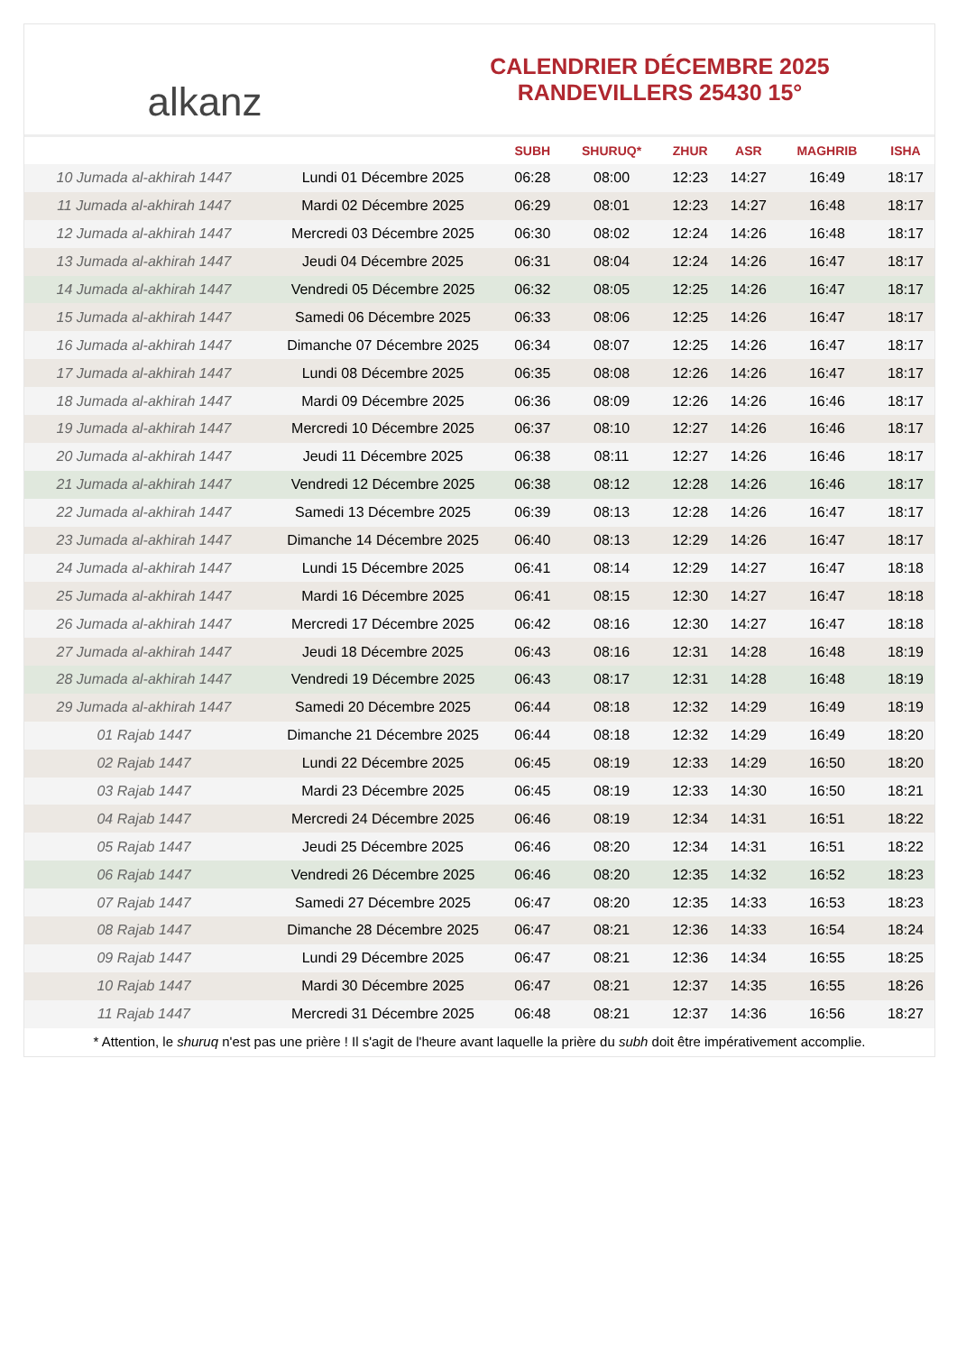alkanz
CALENDRIER DÉCEMBRE 2025
RANDEVILLERS 25430 15°
| | | SUBH | SHURUQ* | ZHUR | ASR | MAGHRIB | ISHA |
| --- | --- | --- | --- | --- | --- | --- | --- |
| 10 Jumada al-akhirah 1447 | Lundi 01 Décembre 2025 | 06:28 | 08:00 | 12:23 | 14:27 | 16:49 | 18:17 |
| 11 Jumada al-akhirah 1447 | Mardi 02 Décembre 2025 | 06:29 | 08:01 | 12:23 | 14:27 | 16:48 | 18:17 |
| 12 Jumada al-akhirah 1447 | Mercredi 03 Décembre 2025 | 06:30 | 08:02 | 12:24 | 14:26 | 16:48 | 18:17 |
| 13 Jumada al-akhirah 1447 | Jeudi 04 Décembre 2025 | 06:31 | 08:04 | 12:24 | 14:26 | 16:47 | 18:17 |
| 14 Jumada al-akhirah 1447 | Vendredi 05 Décembre 2025 | 06:32 | 08:05 | 12:25 | 14:26 | 16:47 | 18:17 |
| 15 Jumada al-akhirah 1447 | Samedi 06 Décembre 2025 | 06:33 | 08:06 | 12:25 | 14:26 | 16:47 | 18:17 |
| 16 Jumada al-akhirah 1447 | Dimanche 07 Décembre 2025 | 06:34 | 08:07 | 12:25 | 14:26 | 16:47 | 18:17 |
| 17 Jumada al-akhirah 1447 | Lundi 08 Décembre 2025 | 06:35 | 08:08 | 12:26 | 14:26 | 16:47 | 18:17 |
| 18 Jumada al-akhirah 1447 | Mardi 09 Décembre 2025 | 06:36 | 08:09 | 12:26 | 14:26 | 16:46 | 18:17 |
| 19 Jumada al-akhirah 1447 | Mercredi 10 Décembre 2025 | 06:37 | 08:10 | 12:27 | 14:26 | 16:46 | 18:17 |
| 20 Jumada al-akhirah 1447 | Jeudi 11 Décembre 2025 | 06:38 | 08:11 | 12:27 | 14:26 | 16:46 | 18:17 |
| 21 Jumada al-akhirah 1447 | Vendredi 12 Décembre 2025 | 06:38 | 08:12 | 12:28 | 14:26 | 16:46 | 18:17 |
| 22 Jumada al-akhirah 1447 | Samedi 13 Décembre 2025 | 06:39 | 08:13 | 12:28 | 14:26 | 16:47 | 18:17 |
| 23 Jumada al-akhirah 1447 | Dimanche 14 Décembre 2025 | 06:40 | 08:13 | 12:29 | 14:26 | 16:47 | 18:17 |
| 24 Jumada al-akhirah 1447 | Lundi 15 Décembre 2025 | 06:41 | 08:14 | 12:29 | 14:27 | 16:47 | 18:18 |
| 25 Jumada al-akhirah 1447 | Mardi 16 Décembre 2025 | 06:41 | 08:15 | 12:30 | 14:27 | 16:47 | 18:18 |
| 26 Jumada al-akhirah 1447 | Mercredi 17 Décembre 2025 | 06:42 | 08:16 | 12:30 | 14:27 | 16:47 | 18:18 |
| 27 Jumada al-akhirah 1447 | Jeudi 18 Décembre 2025 | 06:43 | 08:16 | 12:31 | 14:28 | 16:48 | 18:19 |
| 28 Jumada al-akhirah 1447 | Vendredi 19 Décembre 2025 | 06:43 | 08:17 | 12:31 | 14:28 | 16:48 | 18:19 |
| 29 Jumada al-akhirah 1447 | Samedi 20 Décembre 2025 | 06:44 | 08:18 | 12:32 | 14:29 | 16:49 | 18:19 |
| 01 Rajab 1447 | Dimanche 21 Décembre 2025 | 06:44 | 08:18 | 12:32 | 14:29 | 16:49 | 18:20 |
| 02 Rajab 1447 | Lundi 22 Décembre 2025 | 06:45 | 08:19 | 12:33 | 14:29 | 16:50 | 18:20 |
| 03 Rajab 1447 | Mardi 23 Décembre 2025 | 06:45 | 08:19 | 12:33 | 14:30 | 16:50 | 18:21 |
| 04 Rajab 1447 | Mercredi 24 Décembre 2025 | 06:46 | 08:19 | 12:34 | 14:31 | 16:51 | 18:22 |
| 05 Rajab 1447 | Jeudi 25 Décembre 2025 | 06:46 | 08:20 | 12:34 | 14:31 | 16:51 | 18:22 |
| 06 Rajab 1447 | Vendredi 26 Décembre 2025 | 06:46 | 08:20 | 12:35 | 14:32 | 16:52 | 18:23 |
| 07 Rajab 1447 | Samedi 27 Décembre 2025 | 06:47 | 08:20 | 12:35 | 14:33 | 16:53 | 18:23 |
| 08 Rajab 1447 | Dimanche 28 Décembre 2025 | 06:47 | 08:21 | 12:36 | 14:33 | 16:54 | 18:24 |
| 09 Rajab 1447 | Lundi 29 Décembre 2025 | 06:47 | 08:21 | 12:36 | 14:34 | 16:55 | 18:25 |
| 10 Rajab 1447 | Mardi 30 Décembre 2025 | 06:47 | 08:21 | 12:37 | 14:35 | 16:55 | 18:26 |
| 11 Rajab 1447 | Mercredi 31 Décembre 2025 | 06:48 | 08:21 | 12:37 | 14:36 | 16:56 | 18:27 |
* Attention, le shuruq n'est pas une prière ! Il s'agit de l'heure avant laquelle la prière du subh doit être impérativement accomplie.